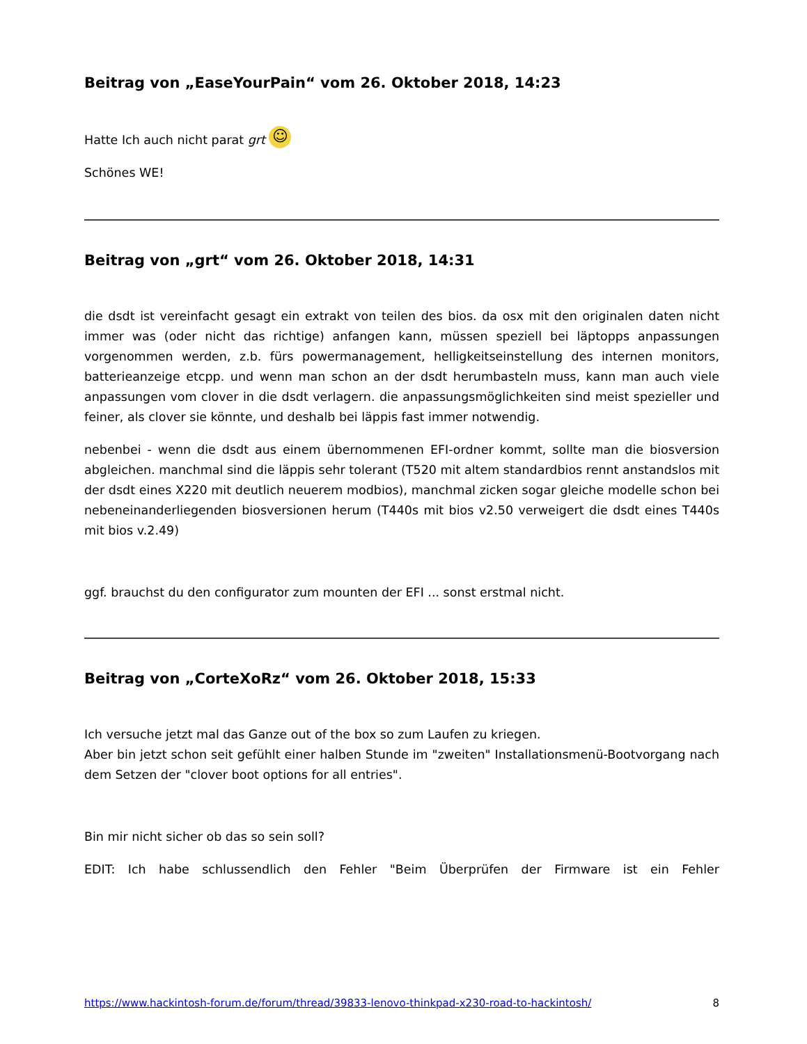Beitrag von „EaseYourPain“ vom 26. Oktober 2018, 14:23
Hatte Ich auch nicht parat grt ☺
Schönes WE!
Beitrag von „grt“ vom 26. Oktober 2018, 14:31
die dsdt ist vereinfacht gesagt ein extrakt von teilen des bios. da osx mit den originalen daten nicht immer was (oder nicht das richtige) anfangen kann, müssen speziell bei läptopps anpassungen vorgenommen werden, z.b. fürs powermanagement, helligkeitseinstellung des internen monitors, batterieanzeige etcpp. und wenn man schon an der dsdt herumbasteln muss, kann man auch viele anpassungen vom clover in die dsdt verlagern. die anpassungsmöglichkeiten sind meist spezieller und feiner, als clover sie könnte, und deshalb bei läppis fast immer notwendig.
nebenbei - wenn die dsdt aus einem übernommenen EFI-ordner kommt, sollte man die biosversion abgleichen. manchmal sind die läppis sehr tolerant (T520 mit altem standardbios rennt anstandslos mit der dsdt eines X220 mit deutlich neuerem modbios), manchmal zicken sogar gleiche modelle schon bei nebeneinanderliegenden biosversionen herum (T440s mit bios v2.50 verweigert die dsdt eines T440s mit bios v.2.49)
ggf. brauchst du den configurator zum mounten der EFI ... sonst erstmal nicht.
Beitrag von „CorteXoRz“ vom 26. Oktober 2018, 15:33
Ich versuche jetzt mal das Ganze out of the box so zum Laufen zu kriegen.
Aber bin jetzt schon seit gefühlt einer halben Stunde im "zweiten" Installationsmenü-Bootvorgang nach dem Setzen der "clover boot options for all entries".
Bin mir nicht sicher ob das so sein soll?
EDIT: Ich habe schlussendlich den Fehler "Beim Überprüfen der Firmware ist ein Fehler
https://www.hackintosh-forum.de/forum/thread/39833-lenovo-thinkpad-x230-road-to-hackintosh/ 8